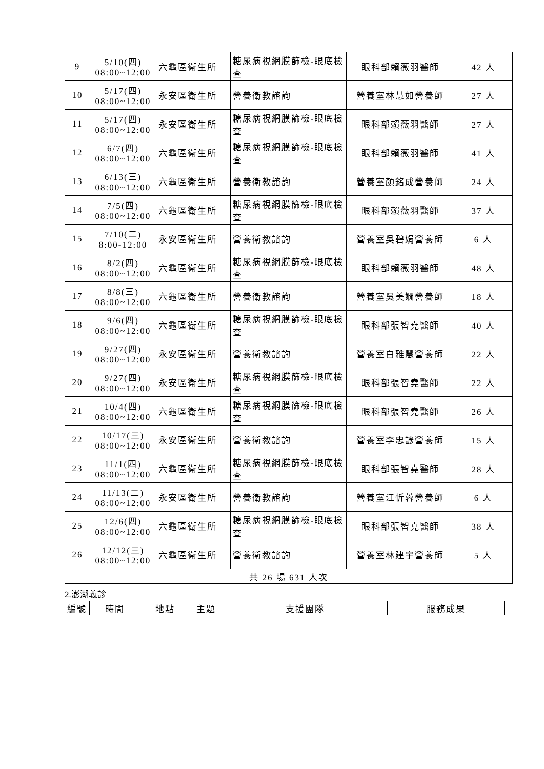| 9 | 5/10(四) 08:00~12:00 | 六龜區衛生所 | 糖尿病視網膜篩檢-眼底檢查 | 眼科部賴薇羽醫師 | 42 人 |
| 10 | 5/17(四) 08:00~12:00 | 永安區衛生所 | 營養衛教諮詢 | 營養室林慧如營養師 | 27 人 |
| 11 | 5/17(四) 08:00~12:00 | 永安區衛生所 | 糖尿病視網膜篩檢-眼底檢查 | 眼科部賴薇羽醫師 | 27 人 |
| 12 | 6/7(四) 08:00~12:00 | 六龜區衛生所 | 糖尿病視網膜篩檢-眼底檢查 | 眼科部賴薇羽醫師 | 41 人 |
| 13 | 6/13(三) 08:00~12:00 | 六龜區衛生所 | 營養衛教諮詢 | 營養室顏銘成營養師 | 24 人 |
| 14 | 7/5(四) 08:00~12:00 | 六龜區衛生所 | 糖尿病視網膜篩檢-眼底檢查 | 眼科部賴薇羽醫師 | 37 人 |
| 15 | 7/10(二) 8:00-12:00 | 永安區衛生所 | 營養衛教諮詢 | 營養室吳碧娟營養師 | 6 人 |
| 16 | 8/2(四) 08:00~12:00 | 六龜區衛生所 | 糖尿病視網膜篩檢-眼底檢查 | 眼科部賴薇羽醫師 | 48 人 |
| 17 | 8/8(三) 08:00~12:00 | 六龜區衛生所 | 營養衛教諮詢 | 營養室吳美嫺營養師 | 18 人 |
| 18 | 9/6(四) 08:00~12:00 | 六龜區衛生所 | 糖尿病視網膜篩檢-眼底檢查 | 眼科部張智堯醫師 | 40 人 |
| 19 | 9/27(四) 08:00~12:00 | 永安區衛生所 | 營養衛教諮詢 | 營養室白雅慧營養師 | 22 人 |
| 20 | 9/27(四) 08:00~12:00 | 永安區衛生所 | 糖尿病視網膜篩檢-眼底檢查 | 眼科部張智堯醫師 | 22 人 |
| 21 | 10/4(四) 08:00~12:00 | 六龜區衛生所 | 糖尿病視網膜篩檢-眼底檢查 | 眼科部張智堯醫師 | 26 人 |
| 22 | 10/17(三) 08:00~12:00 | 永安區衛生所 | 營養衛教諮詢 | 營養室李忠諺營養師 | 15 人 |
| 23 | 11/1(四) 08:00~12:00 | 六龜區衛生所 | 糖尿病視網膜篩檢-眼底檢查 | 眼科部張智堯醫師 | 28 人 |
| 24 | 11/13(二) 08:00~12:00 | 永安區衛生所 | 營養衛教諮詢 | 營養室江忻蓉營養師 | 6 人 |
| 25 | 12/6(四) 08:00~12:00 | 六龜區衛生所 | 糖尿病視網膜篩檢-眼底檢查 | 眼科部張智堯醫師 | 38 人 |
| 26 | 12/12(三) 08:00~12:00 | 六龜區衛生所 | 營養衛教諮詢 | 營養室林建宇營養師 | 5 人 |
| 共 26 場 631 人次 | | | | | |
2.澎湖義診
| 編號 | 時間 | 地點 | 主題 | 支援團隊 | 服務成果 |